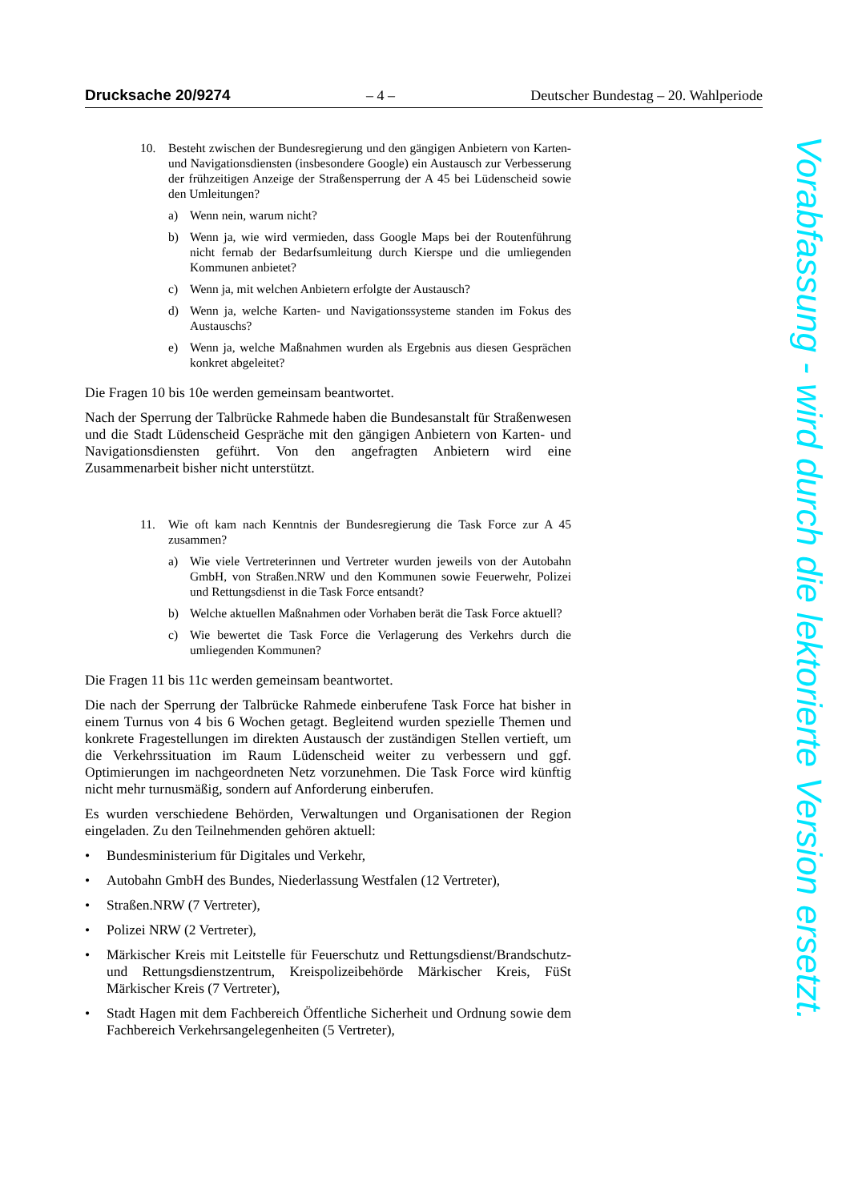Drucksache 20/9274 – 4 – Deutscher Bundestag – 20. Wahlperiode
10. Besteht zwischen der Bundesregierung und den gängigen Anbietern von Karten- und Navigationsdiensten (insbesondere Google) ein Austausch zur Verbesserung der frühzeitigen Anzeige der Straßensperrung der A 45 bei Lüdenscheid sowie den Umleitungen?
a) Wenn nein, warum nicht?
b) Wenn ja, wie wird vermieden, dass Google Maps bei der Routenführung nicht fernab der Bedarfsumleitung durch Kierspe und die umliegenden Kommunen anbietet?
c) Wenn ja, mit welchen Anbietern erfolgte der Austausch?
d) Wenn ja, welche Karten- und Navigationssysteme standen im Fokus des Austauschs?
e) Wenn ja, welche Maßnahmen wurden als Ergebnis aus diesen Gesprächen konkret abgeleitet?
Die Fragen 10 bis 10e werden gemeinsam beantwortet.
Nach der Sperrung der Talbrücke Rahmede haben die Bundesanstalt für Straßenwesen und die Stadt Lüdenscheid Gespräche mit den gängigen Anbietern von Karten- und Navigationsdiensten geführt. Von den angefragten Anbietern wird eine Zusammenarbeit bisher nicht unterstützt.
11. Wie oft kam nach Kenntnis der Bundesregierung die Task Force zur A 45 zusammen?
a) Wie viele Vertreterinnen und Vertreter wurden jeweils von der Autobahn GmbH, von Straßen.NRW und den Kommunen sowie Feuerwehr, Polizei und Rettungsdienst in die Task Force entsandt?
b) Welche aktuellen Maßnahmen oder Vorhaben berät die Task Force aktuell?
c) Wie bewertet die Task Force die Verlagerung des Verkehrs durch die umliegenden Kommunen?
Die Fragen 11 bis 11c werden gemeinsam beantwortet.
Die nach der Sperrung der Talbrücke Rahmede einberufene Task Force hat bisher in einem Turnus von 4 bis 6 Wochen getagt. Begleitend wurden spezielle Themen und konkrete Fragestellungen im direkten Austausch der zuständigen Stellen vertieft, um die Verkehrssituation im Raum Lüdenscheid weiter zu verbessern und ggf. Optimierungen im nachgeordneten Netz vorzunehmen. Die Task Force wird künftig nicht mehr turnusmäßig, sondern auf Anforderung einberufen.
Es wurden verschiedene Behörden, Verwaltungen und Organisationen der Region eingeladen. Zu den Teilnehmenden gehören aktuell:
• Bundesministerium für Digitales und Verkehr,
• Autobahn GmbH des Bundes, Niederlassung Westfalen (12 Vertreter),
• Straßen.NRW (7 Vertreter),
• Polizei NRW (2 Vertreter),
• Märkischer Kreis mit Leitstelle für Feuerschutz und Rettungsdienst/Brandschutz- und Rettungsdienstzentrum, Kreispolizeibehörde Märkischer Kreis, FüSt Märkischer Kreis (7 Vertreter),
• Stadt Hagen mit dem Fachbereich Öffentliche Sicherheit und Ordnung sowie dem Fachbereich Verkehrsangelegenheiten (5 Vertreter),
Vorabfassung - wird durch die lektorierte Version ersetzt.